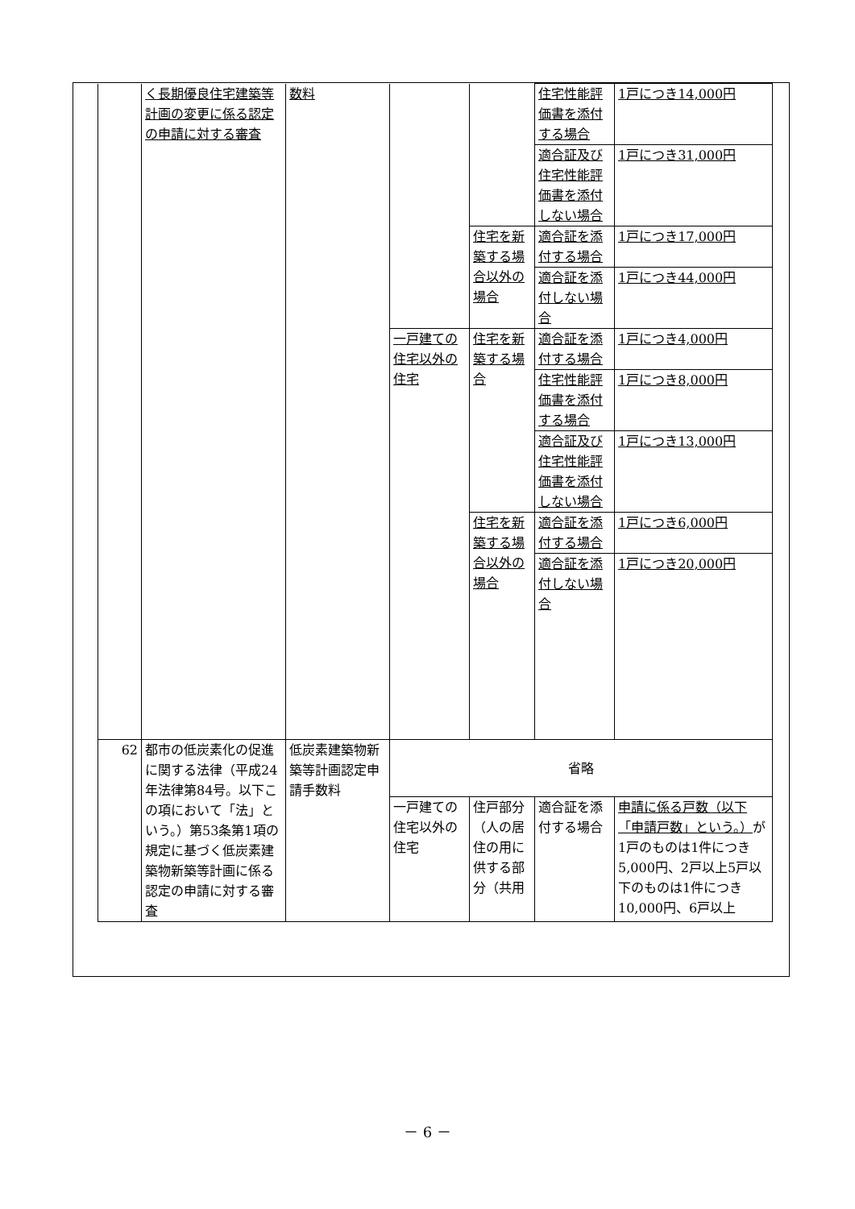| | く長期優良住宅建築等計画の変更に係る認定の申請に対する審査 | 数料 | | | 住宅性能評価書を添付する場合 | 1戸につき14,000円 |
| | | | | | 適合証及び住宅性能評価書を添付しない場合 | 1戸につき31,000円 |
| | | | | 住宅を新築する場合以外の場合 | 適合証を添付する場合 | 1戸につき17,000円 |
| | | | | | 適合証を添付しない場合 | 1戸につき44,000円 |
| | | | 一戸建ての住宅以外の住宅 | 住宅を新築する場合 | 適合証を添付する場合 | 1戸につき4,000円 |
| | | | | | 住宅性能評価書を添付する場合 | 1戸につき8,000円 |
| | | | | | 適合証及び住宅性能評価書を添付しない場合 | 1戸につき13,000円 |
| | | | | 住宅を新築する場合以外の場合 | 適合証を添付する場合 | 1戸につき6,000円 |
| | | | | | 適合証を添付しない場合 | 1戸につき20,000円 |
| 62 | 都市の低炭素化の促進に関する法律（平成24年法律第84号。以下この項において「法」という。）第53条第1項の規定に基づく低炭素建築物新築等計画に係る認定の申請に対する審査 | 低炭素建築物新築等計画認定申請手数料 | 省略 | | | |
| | | | 一戸建ての住宅以外の住宅 | 住戸部分（人の居住の用に供する部分（共用 | 適合証を添付する場合 | 申請に係る戸数（以下「申請戸数」という。） が1戸のものは1件につき5,000円、2戸以上5戸以下のものは1件につき10,000円、6戸以上 |
－ 6 －